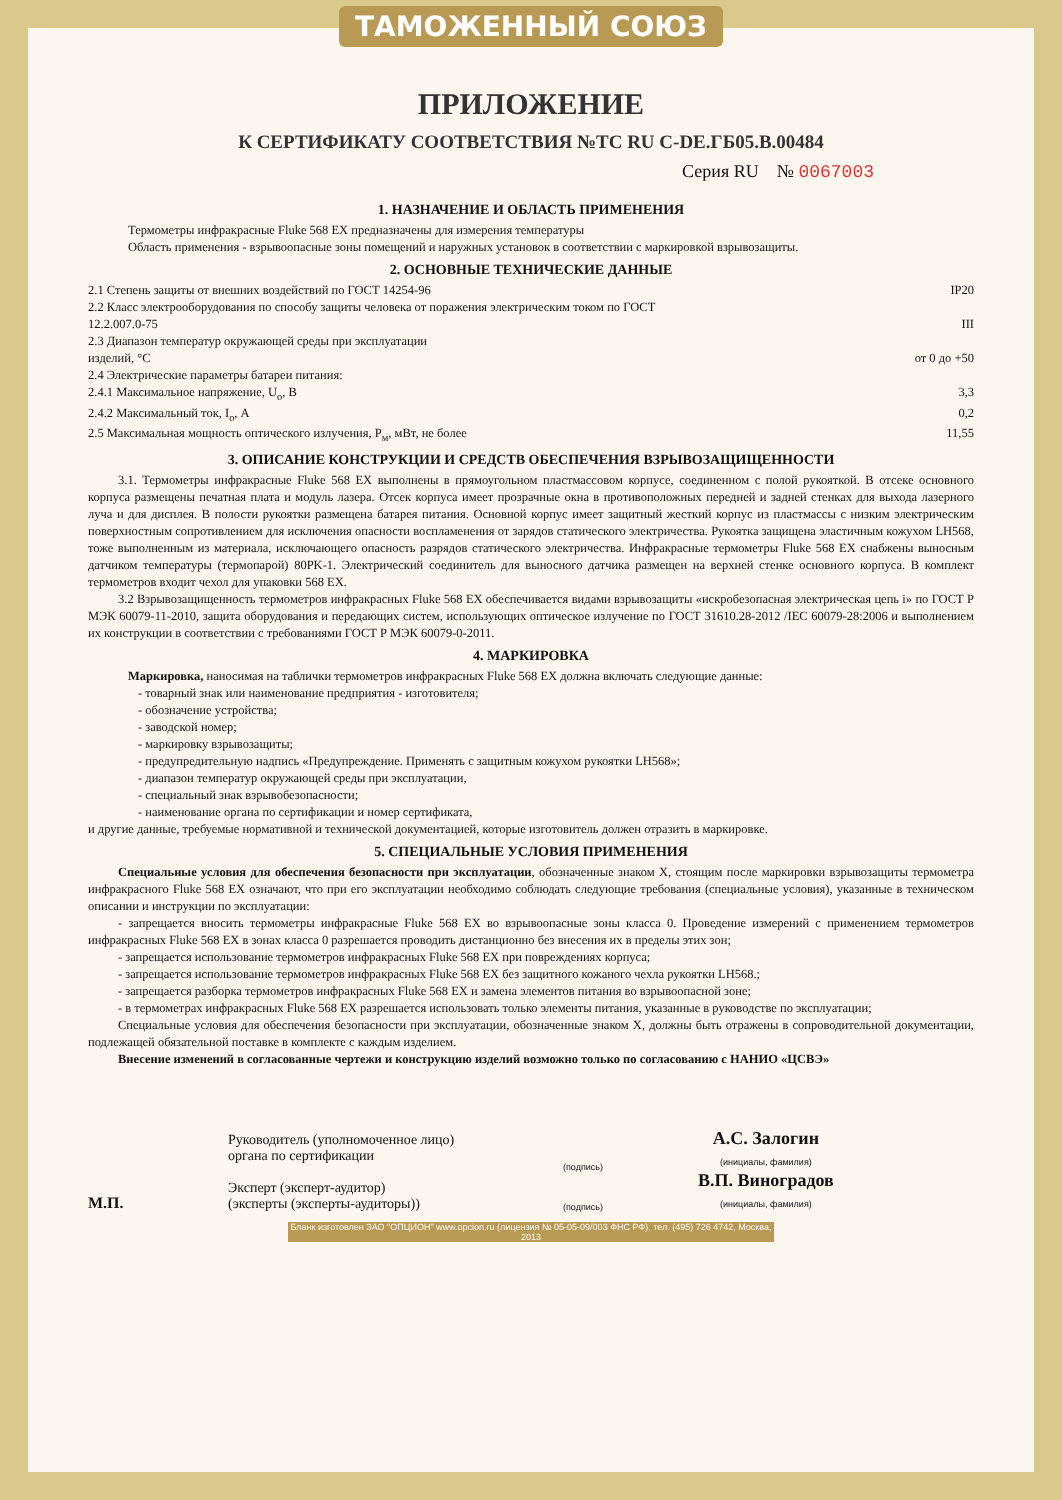ТАМОЖЕННЫЙ СОЮЗ
ПРИЛОЖЕНИЕ
К СЕРТИФИКАТУ СООТВЕТСТВИЯ №ТС RU C-DE.ГБ05.В.00484
Серия RU № 0067003
1. НАЗНАЧЕНИЕ И ОБЛАСТЬ ПРИМЕНЕНИЯ
Термометры инфракрасные Fluke 568 EX предназначены для измерения температуры
Область применения - взрывоопасные зоны помещений и наружных установок в соответствии с маркировкой взрывозащиты.
2. ОСНОВНЫЕ ТЕХНИЧЕСКИЕ ДАННЫЕ
2.1 Степень защиты от внешних воздействий по ГОСТ 14254-96 IP20
2.2 Класс электрооборудования по способу защиты человека от поражения электрическим током по ГОСТ
12.2.007.0-75
III
2.3 Диапазон температур окружающей среды при эксплуатации
изделий, °С
от 0 до +50
2.4 Электрические параметры батареи питания:
2.4.1 Максимальное напряжение, U<sub>o</sub>, В 3,3
2.4.2 Максимальный ток, I<sub>o</sub>, А 0,2
2.5 Максимальная мощность оптического излучения, Р<sub>м</sub>, мВт, не более 11,55
3. ОПИСАНИЕ КОНСТРУКЦИИ И СРЕДСТВ ОБЕСПЕЧЕНИЯ ВЗРЫВОЗАЩИЩЕННОСТИ
3.1. Термометры инфракрасные Fluke 568 EX выполнены в прямоугольном пластмассовом корпусе, соединенном с полой рукояткой. В отсеке основного корпуса размещены печатная плата и модуль лазера. Отсек корпуса имеет прозрачные окна в противоположных передней и задней стенках для выхода лазерного луча и для дисплея. В полости рукоятки размещена батарея питания. Основной корпус имеет защитный жесткий корпус из пластмассы с низким электрическим поверхностным сопротивлением для исключения опасности воспламенения от зарядов статического электричества. Рукоятка защищена эластичным кожухом LH568, тоже выполненным из материала, исключающего опасность разрядов статического электричества. Инфракрасные термометры Fluke 568 EX снабжены выносным датчиком температуры (термопарой) 80PK-1. Электрический соединитель для выносного датчика размещен на верхней стенке основного корпуса. В комплект термометров входит чехол для упаковки 568 EX.
3.2 Взрывозащищенность термометров инфракрасных Fluke 568 EX обеспечивается видами взрывозащиты «искробезопасная электрическая цепь i» по ГОСТ Р МЭК 60079-11-2010, защита оборудования и передающих систем, использующих оптическое излучение по ГОСТ 31610.28-2012 /IEC 60079-28:2006 и выполнением их конструкции в соответствии с требованиями ГОСТ Р МЭК 60079-0-2011.
4. МАРКИРОВКА
Маркировка, наносимая на таблички термометров инфракрасных Fluke 568 EX должна включать следующие данные:
- товарный знак или наименование предприятия - изготовителя;
- обозначение устройства;
- заводской номер;
- маркировку взрывозащиты;
- предупредительную надпись «Предупреждение. Применять с защитным кожухом рукоятки LH568»;
- диапазон температур окружающей среды при эксплуатации,
- специальный знак взрывобезопасности;
- наименование органа по сертификации и номер сертификата,
и другие данные, требуемые нормативной и технической документацией, которые изготовитель должен отразить в маркировке.
5. СПЕЦИАЛЬНЫЕ УСЛОВИЯ ПРИМЕНЕНИЯ
Специальные условия для обеспечения безопасности при эксплуатации, обозначенные знаком X, стоящим после маркировки взрывозащиты термометра инфракрасного Fluke 568 EX означают, что при его эксплуатации необходимо соблюдать следующие требования (специальные условия), указанные в техническом описании и инструкции по эксплуатации:
- запрещается вносить термометры инфракрасные Fluke 568 EX во взрывоопасные зоны класса 0. Проведение измерений с применением термометров инфракрасных Fluke 568 EX в зонах класса 0 разрешается проводить дистанционно без внесения их в пределы этих зон;
- запрещается использование термометров инфракрасных Fluke 568 EX при повреждениях корпуса;
- запрещается использование термометров инфракрасных Fluke 568 EX без защитного кожаного чехла рукоятки LH568.;
- запрещается разборка термометров инфракрасных Fluke 568 EX и замена элементов питания во взрывоопасной зоне;
- в термометрах инфракрасных Fluke 568 EX разрешается использовать только элементы питания, указанные в руководстве по эксплуатации;
Специальные условия для обеспечения безопасности при эксплуатации, обозначенные знаком X, должны быть отражены в сопроводительной документации, подлежащей обязательной поставке в комплекте с каждым изделием.
Внесение изменений в согласованные чертежи и конструкцию изделий возможно только по согласованию с НАНИО «ЦСВЭ»
М.П.
Руководитель (уполномоченное лицо) органа по сертификации
Эксперт (эксперт-аудитор)
(эксперты (эксперты-аудиторы))
(подпись)
(подпись)
А.С. Залогин
(инициалы, фамилия)
В.П. Виноградов
(инициалы, фамилия)
Бланк изготовлен ЗАО "ОПЦИОН" www.opcion.ru (лицензия № 05-05-09/003 ФНС РФ), тел. (495) 726 4742, Москва, 2013